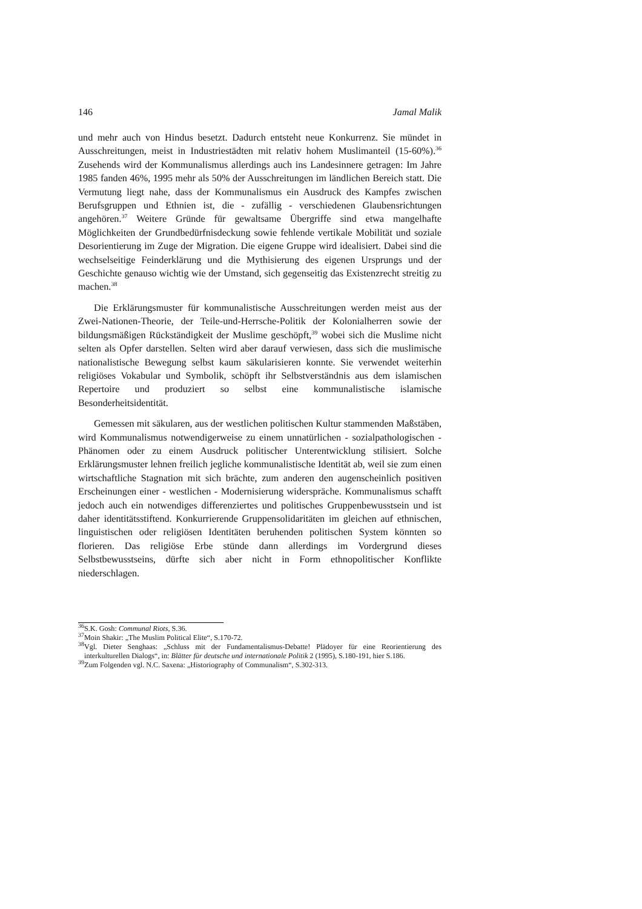146 Jamal Malik
und mehr auch von Hindus besetzt. Dadurch entsteht neue Konkurrenz. Sie mündet in Ausschreitungen, meist in Industriestädten mit relativ hohem Muslimanteil (15-60%).<sup>36</sup> Zusehends wird der Kommunalismus allerdings auch ins Landesinnere getragen: Im Jahre 1985 fanden 46%, 1995 mehr als 50% der Ausschreitungen im ländlichen Bereich statt. Die Vermutung liegt nahe, dass der Kommunalismus ein Ausdruck des Kampfes zwischen Berufsgruppen und Ethnien ist, die - zufällig - verschiedenen Glaubensrichtungen angehören.<sup>37</sup> Weitere Gründe für gewaltsame Übergriffe sind etwa mangelhafte Möglichkeiten der Grundbedürfnisdeckung sowie fehlende vertikale Mobilität und soziale Desorientierung im Zuge der Migration. Die eigene Gruppe wird idealisiert. Dabei sind die wechselseitige Feinderklärung und die Mythisierung des eigenen Ursprungs und der Geschichte genauso wichtig wie der Umstand, sich gegenseitig das Existenzrecht streitig zu machen.<sup>38</sup>
Die Erklärungsmuster für kommunalistische Ausschreitungen werden meist aus der Zwei-Nationen-Theorie, der Teile-und-Herrsche-Politik der Kolonialherren sowie der bildungsmäßigen Rückständigkeit der Muslime geschöpft,<sup>39</sup> wobei sich die Muslime nicht selten als Opfer darstellen. Selten wird aber darauf verwiesen, dass sich die muslimische nationalistische Bewegung selbst kaum säkularisieren konnte. Sie verwendet weiterhin religiöses Vokabular und Symbolik, schöpft ihr Selbstverständnis aus dem islamischen Repertoire und produziert so selbst eine kommunalistische islamische Besonderheitsidentität.
Gemessen mit säkularen, aus der westlichen politischen Kultur stammenden Maßstäben, wird Kommunalismus notwendigerweise zu einem unnatürlichen - sozialpathologischen - Phänomen oder zu einem Ausdruck politischer Unterentwicklung stilisiert. Solche Erklärungsmuster lehnen freilich jegliche kommunalistische Identität ab, weil sie zum einen wirtschaftliche Stagnation mit sich brächte, zum anderen den augenscheinlich positiven Erscheinungen einer - westlichen - Modernisierung widerspräche. Kommunalismus schafft jedoch auch ein notwendiges differenziertes und politisches Gruppenbewusstsein und ist daher identitätsstiftend. Konkurrierende Gruppensolidaritäten im gleichen auf ethnischen, linguistischen oder religiösen Identitäten beruhenden politischen System könnten so florieren. Das religiöse Erbe stünde dann allerdings im Vordergrund dieses Selbstbewusstseins, dürfte sich aber nicht in Form ethnopolitischer Konflikte niederschlagen.
<sup>36</sup>S.K. Gosh: Communal Riots, S.36.
<sup>37</sup> Moin Shakir: „The Muslim Political Elite“, S.170-72.
<sup>38</sup> Vgl. Dieter Senghaas: „Schluss mit der Fundamentalismus-Debatte! Plädoyer für eine Reorientierung des interkulturellen Dialogs“, in: Blätter für deutsche und internationale Politik 2 (1995), S.180-191, hier S.186.
<sup>39</sup> Zum Folgenden vgl. N.C. Saxena: „Historiography of Communalism“, S.302-313.